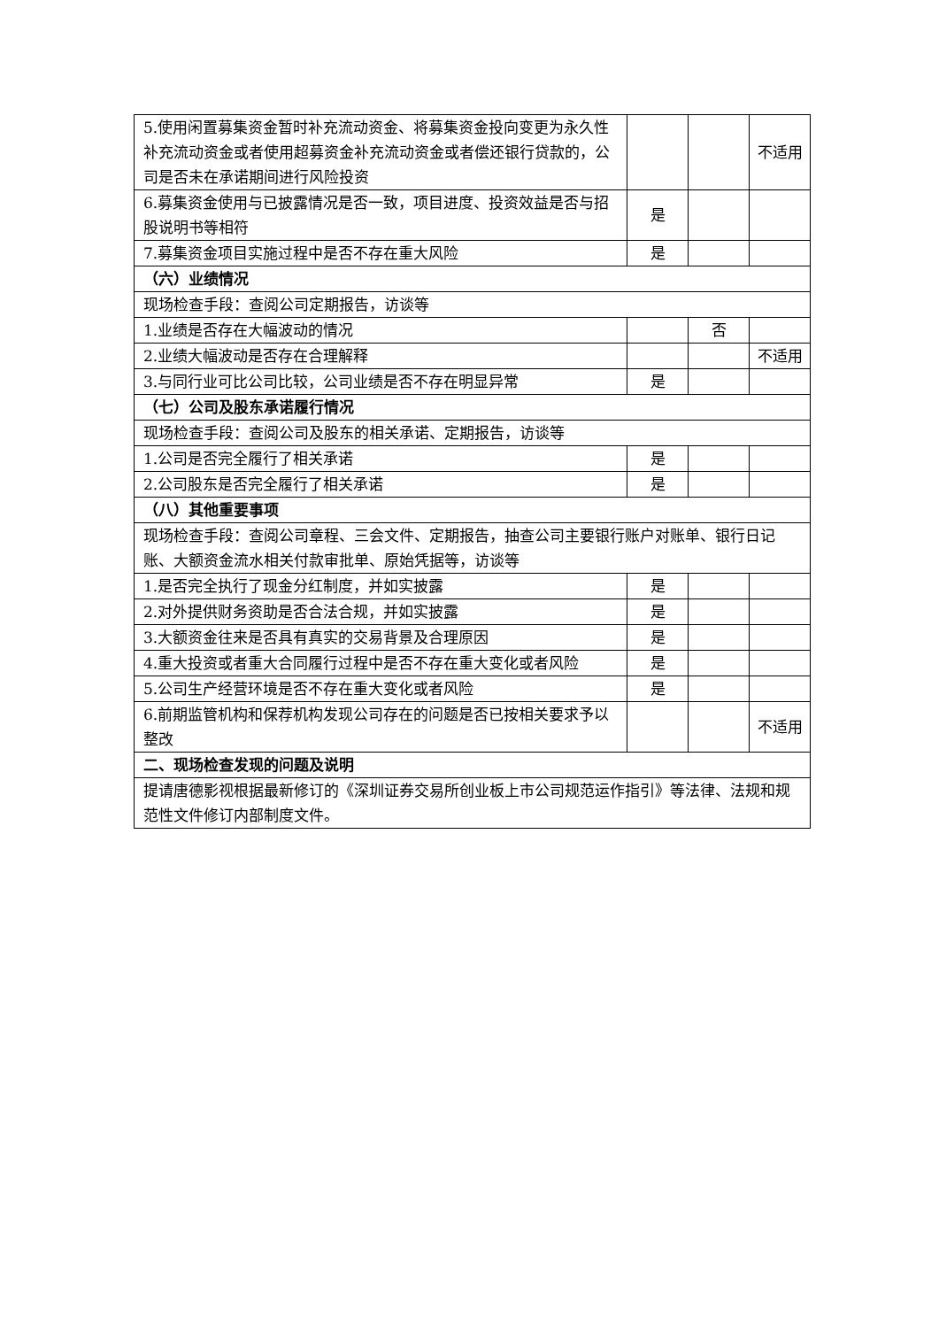| 5.使用闲置募集资金暂时补充流动资金、将募集资金投向变更为永久性补充流动资金或者使用超募资金补充流动资金或者偿还银行贷款的，公司是否未在承诺期间进行风险投资 | | | 不适用 |
| 6.募集资金使用与已披露情况是否一致，项目进度、投资效益是否与招股说明书等相符 | 是 | | |
| 7.募集资金项目实施过程中是否不存在重大风险 | 是 | | |
| （六）业绩情况 | | | |
| 现场检查手段：查阅公司定期报告，访谈等 | | | |
| 1.业绩是否存在大幅波动的情况 | | 否 | |
| 2.业绩大幅波动是否存在合理解释 | | | 不适用 |
| 3.与同行业可比公司比较，公司业绩是否不存在明显异常 | 是 | | |
| （七）公司及股东承诺履行情况 | | | |
| 现场检查手段：查阅公司及股东的相关承诺、定期报告，访谈等 | | | |
| 1.公司是否完全履行了相关承诺 | 是 | | |
| 2.公司股东是否完全履行了相关承诺 | 是 | | |
| （八）其他重要事项 | | | |
| 现场检查手段：查阅公司章程、三会文件、定期报告，抽查公司主要银行账户对账单、银行日记账、大额资金流水相关付款审批单、原始凭据等，访谈等 | | | |
| 1.是否完全执行了现金分红制度，并如实披露 | 是 | | |
| 2.对外提供财务资助是否合法合规，并如实披露 | 是 | | |
| 3.大额资金往来是否具有真实的交易背景及合理原因 | 是 | | |
| 4.重大投资或者重大合同履行过程中是否不存在重大变化或者风险 | 是 | | |
| 5.公司生产经营环境是否不存在重大变化或者风险 | 是 | | |
| 6.前期监管机构和保荐机构发现公司存在的问题是否已按相关要求予以整改 | | | 不适用 |
| 二、现场检查发现的问题及说明 | | | |
| 提请唐德影视根据最新修订的《深圳证券交易所创业板上市公司规范运作指引》等法律、法规和规范性文件修订内部制度文件。 | | | |